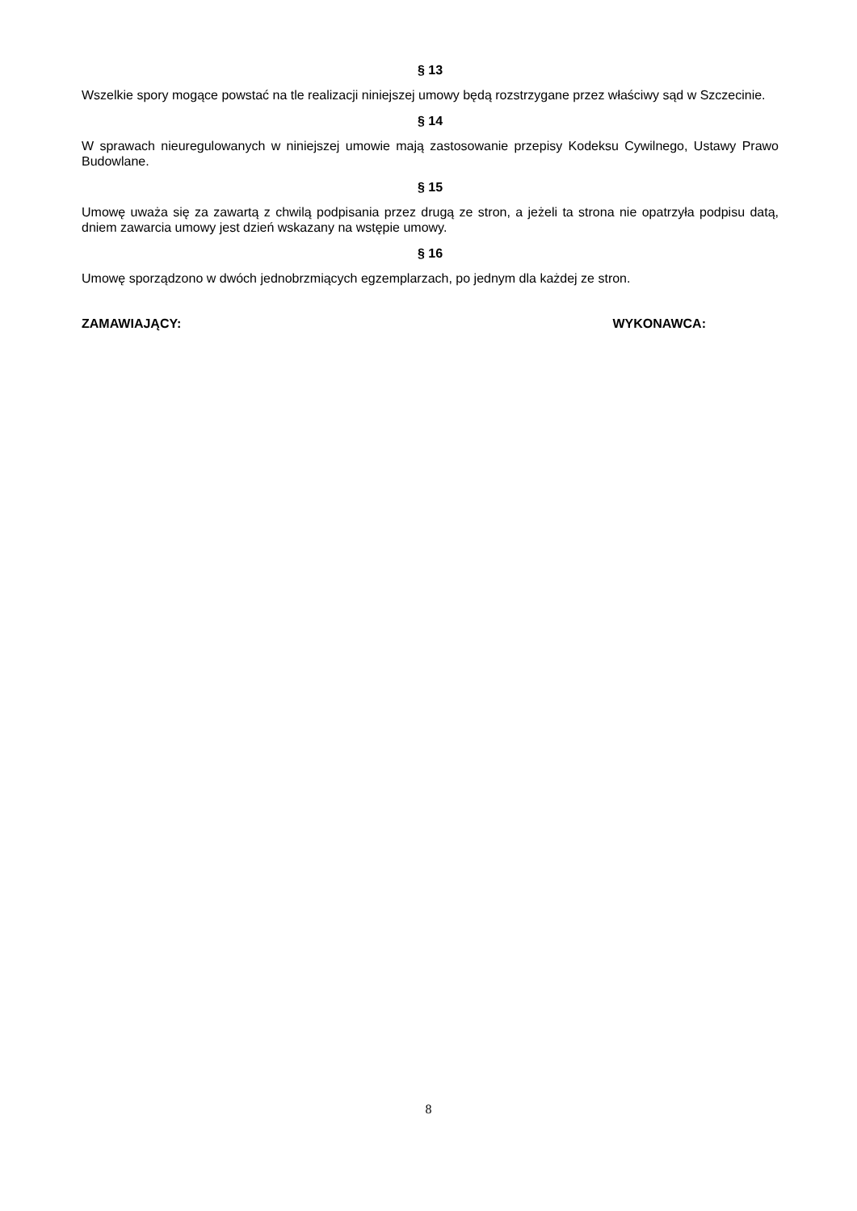§ 13
Wszelkie spory mogące powstać na tle realizacji niniejszej umowy będą rozstrzygane przez właściwy sąd w Szczecinie.
§ 14
W sprawach nieuregulowanych w niniejszej umowie mają zastosowanie przepisy Kodeksu Cywilnego, Ustawy Prawo Budowlane.
§ 15
Umowę uważa się za zawartą z chwilą podpisania przez drugą ze stron, a jeżeli ta strona nie opatrzyła podpisu datą, dniem zawarcia umowy jest dzień wskazany na wstępie umowy.
§ 16
Umowę sporządzono w dwóch jednobrzmiących egzemplarzach, po jednym dla każdej ze stron.
ZAMAWIAJĄCY: WYKONAWCA:
8